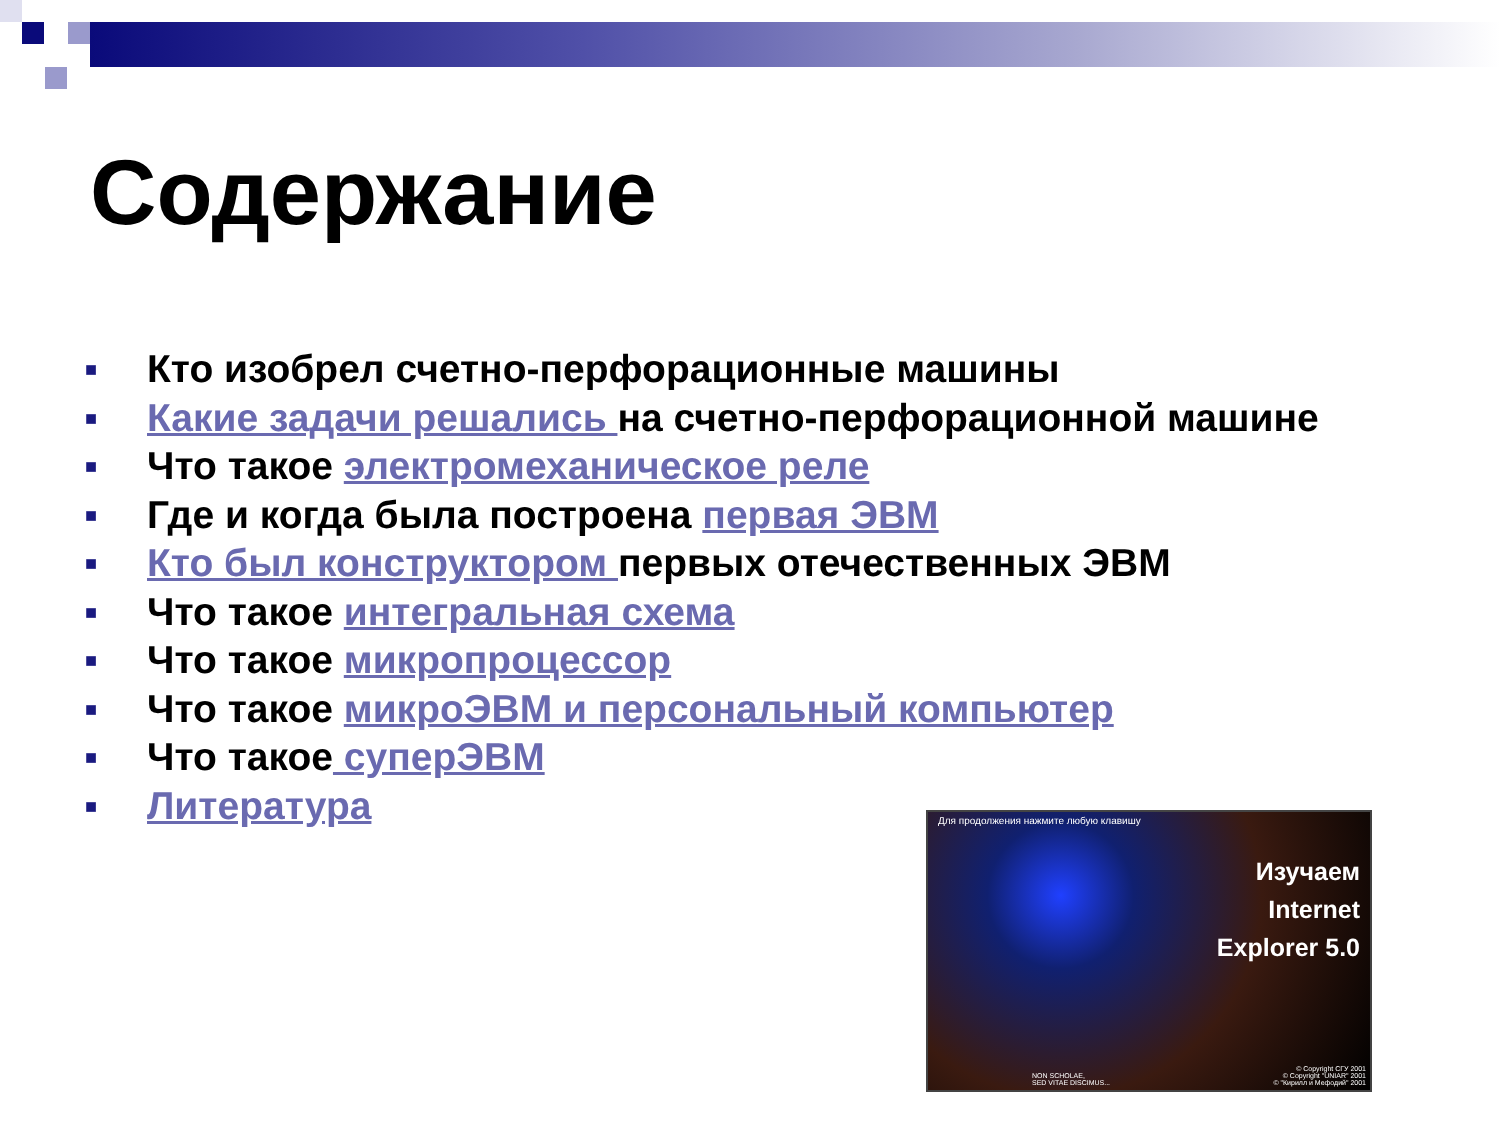Содержание
■ Кто изобрел счетно-перфорационные машины
■ Какие задачи решались на счетно-перфорационной машине
■ Что такое электромеханическое реле
■ Где и когда была построена первая ЭВМ
■ Кто был конструктором первых отечественных ЭВМ
■ Что такое интегральная схема
■ Что такое микропроцессор
■ Что такое микроЭВМ и персональный компьютер
■ Что такое суперЭВМ
■ Литература
Для продолжения нажмите любую клавишу
Изучаем
Internet
Explorer 5.0
NON SCHOLAE,
SED VITAE DISCIMUS...
© Copyright СГУ 2001
© Copyright "UNIAR" 2001
© "Кирилл и Мефодий" 2001